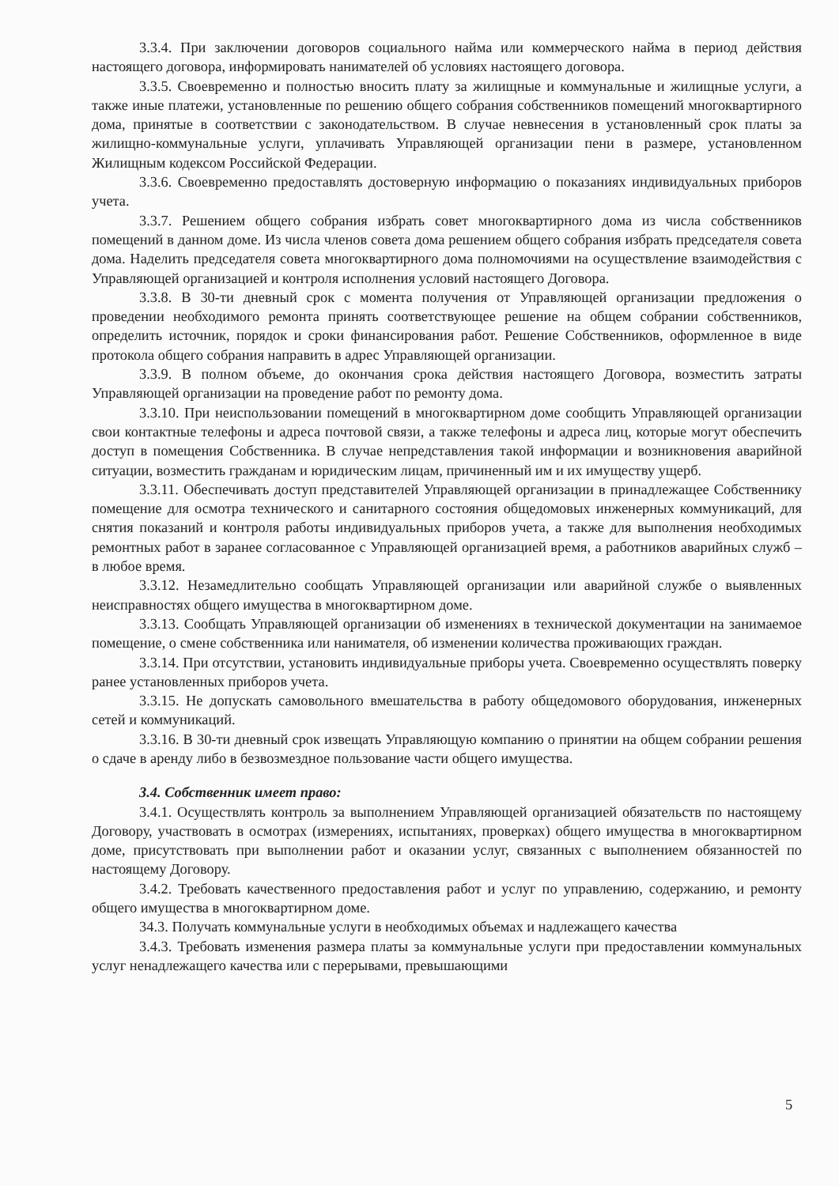3.3.4. При заключении договоров социального найма или коммерческого найма в период действия настоящего договора, информировать нанимателей об условиях настоящего договора.
3.3.5. Своевременно и полностью вносить плату за жилищные и коммунальные и жилищные услуги, а также иные платежи, установленные по решению общего собрания собственников помещений многоквартирного дома, принятые в соответствии с законодательством. В случае невнесения в установленный срок платы за жилищно-коммунальные услуги, уплачивать Управляющей организации пени в размере, установленном Жилищным кодексом Российской Федерации.
3.3.6. Своевременно предоставлять достоверную информацию о показаниях индивидуальных приборов учета.
3.3.7. Решением общего собрания избрать совет многоквартирного дома из числа собственников помещений в данном доме. Из числа членов совета дома решением общего собрания избрать председателя совета дома. Наделить председателя совета многоквартирного дома полномочиями на осуществление взаимодействия с Управляющей организацией и контроля исполнения условий настоящего Договора.
3.3.8. В 30-ти дневный срок с момента получения от Управляющей организации предложения о проведении необходимого ремонта принять соответствующее решение на общем собрании собственников, определить источник, порядок и сроки финансирования работ. Решение Собственников, оформленное в виде протокола общего собрания направить в адрес Управляющей организации.
3.3.9. В полном объеме, до окончания срока действия настоящего Договора, возместить затраты Управляющей организации на проведение работ по ремонту дома.
3.3.10. При неиспользовании помещений в многоквартирном доме сообщить Управляющей организации свои контактные телефоны и адреса почтовой связи, а также телефоны и адреса лиц, которые могут обеспечить доступ в помещения Собственника. В случае непредставления такой информации и возникновения аварийной ситуации, возместить гражданам и юридическим лицам, причиненный им и их имуществу ущерб.
3.3.11. Обеспечивать доступ представителей Управляющей организации в принадлежащее Собственнику помещение для осмотра технического и санитарного состояния общедомовых инженерных коммуникаций, для снятия показаний и контроля работы индивидуальных приборов учета, а также для выполнения необходимых ремонтных работ в заранее согласованное с Управляющей организацией время, а работников аварийных служб – в любое время.
3.3.12. Незамедлительно сообщать Управляющей организации или аварийной службе о выявленных неисправностях общего имущества в многоквартирном доме.
3.3.13. Сообщать Управляющей организации об изменениях в технической документации на занимаемое помещение, о смене собственника или нанимателя, об изменении количества проживающих граждан.
3.3.14. При отсутствии, установить индивидуальные приборы учета. Своевременно осуществлять поверку ранее установленных приборов учета.
3.3.15. Не допускать самовольного вмешательства в работу общедомового оборудования, инженерных сетей и коммуникаций.
3.3.16. В 30-ти дневный срок извещать Управляющую компанию о принятии на общем собрании решения о сдаче в аренду либо в безвозмездное пользование части общего имущества.
3.4. Собственник имеет право:
3.4.1. Осуществлять контроль за выполнением Управляющей организацией обязательств по настоящему Договору, участвовать в осмотрах (измерениях, испытаниях, проверках) общего имущества в многоквартирном доме, присутствовать при выполнении работ и оказании услуг, связанных с выполнением обязанностей по настоящему Договору.
3.4.2. Требовать качественного предоставления работ и услуг по управлению, содержанию, и ремонту общего имущества в многоквартирном доме.
34.3. Получать коммунальные услуги в необходимых объемах и надлежащего качества
3.4.3. Требовать изменения размера платы за коммунальные услуги при предоставлении коммунальных услуг ненадлежащего качества или с перерывами, превышающими
5